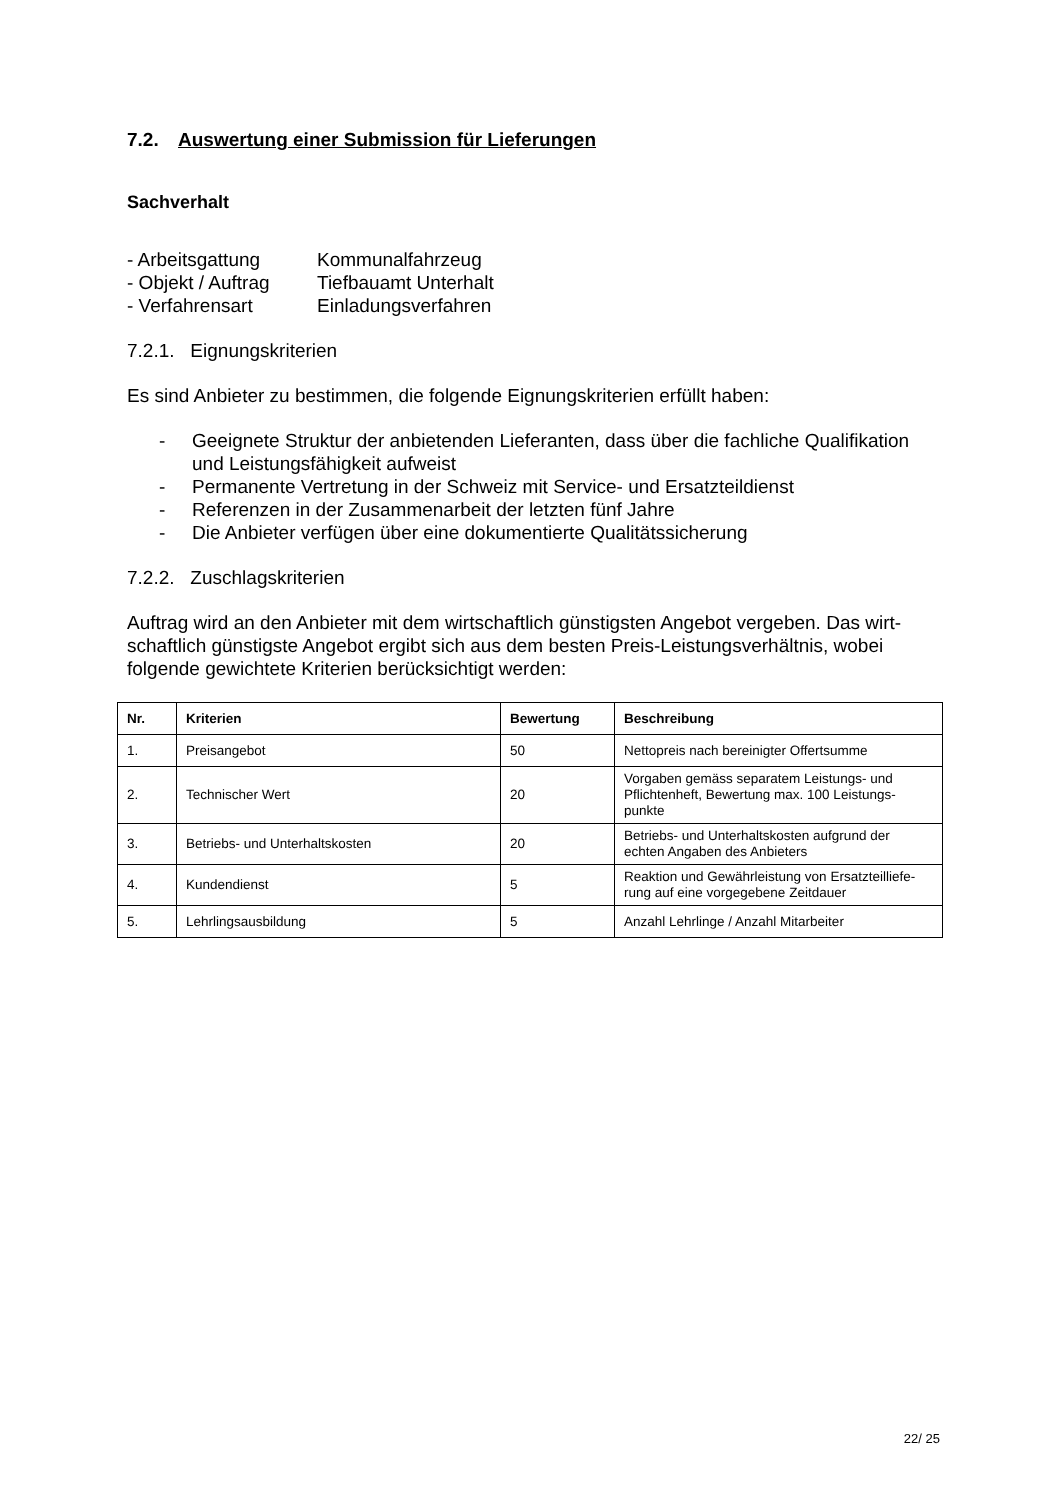7.2. Auswertung einer Submission für Lieferungen
Sachverhalt
- Arbeitsgattung
Kommunalfahrzeug
- Objekt / Auftrag
Tiefbauamt Unterhalt
- Verfahrensart
Einladungsverfahren
7.2.1. Eignungskriterien
Es sind Anbieter zu bestimmen, die folgende Eignungskriterien erfüllt haben:
- Geeignete Struktur der anbietenden Lieferanten, dass über die fachliche Qualifikation und Leistungsfähigkeit aufweist
- Permanente Vertretung in der Schweiz mit Service- und Ersatzteildienst
- Referenzen in der Zusammenarbeit der letzten fünf Jahre
- Die Anbieter verfügen über eine dokumentierte Qualitätssicherung
7.2.2. Zuschlagskriterien
Auftrag wird an den Anbieter mit dem wirtschaftlich günstigsten Angebot vergeben. Das wirt-schaftlich günstigste Angebot ergibt sich aus dem besten Preis-Leistungsverhältnis, wobei folgende gewichtete Kriterien berücksichtigt werden:
| Nr. | Kriterien | Bewertung | Beschreibung |
| --- | --- | --- | --- |
| 1. | Preisangebot | 50 | Nettopreis nach bereinigter Offertsumme |
| 2. | Technischer Wert | 20 | Vorgaben gemäss separatem Leistungs- und Pflichtenheft, Bewertung max. 100 Leistungs-punkte |
| 3. | Betriebs- und Unterhaltskosten | 20 | Betriebs- und Unterhaltskosten aufgrund der echten Angaben des Anbieters |
| 4. | Kundendienst | 5 | Reaktion und Gewährleistung von Ersatzteilliefe-rung auf eine vorgegebene Zeitdauer |
| 5. | Lehrlingsausbildung | 5 | Anzahl Lehrlinge / Anzahl Mitarbeiter |
22/ 25